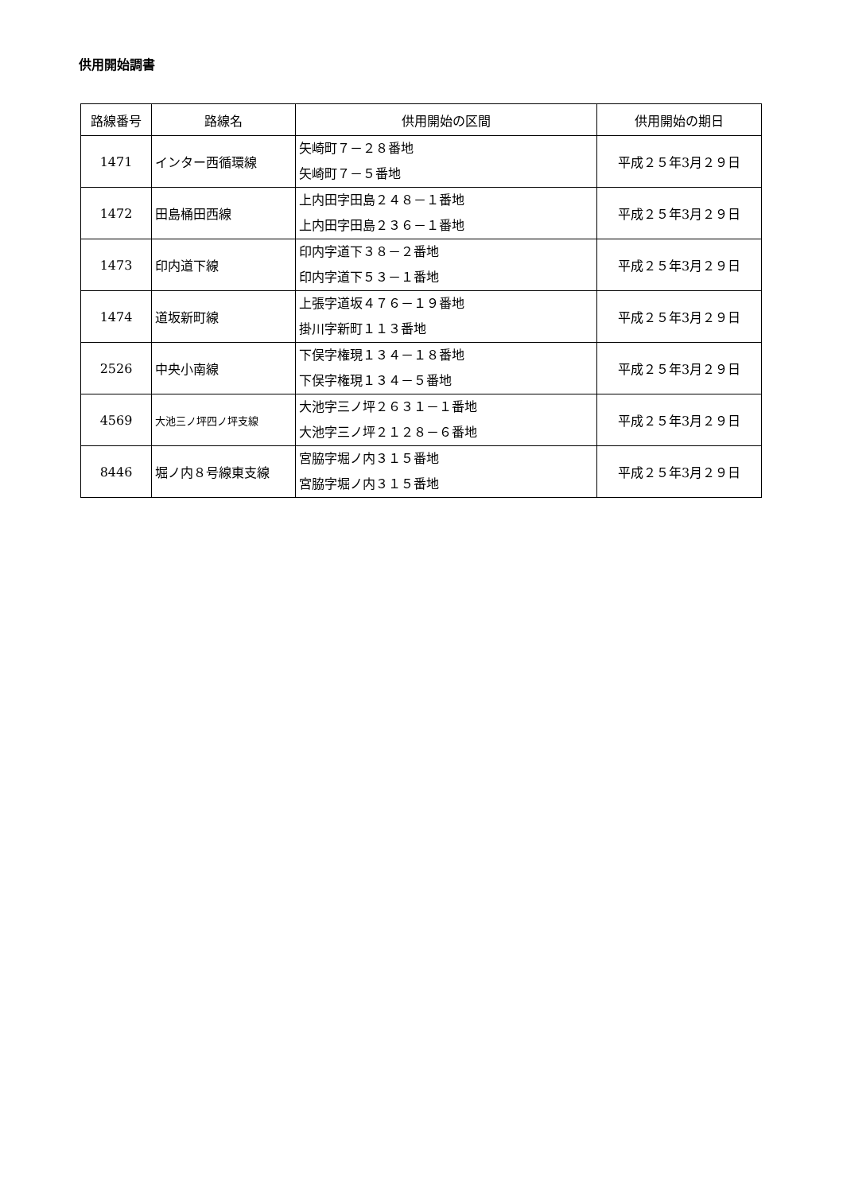供用開始調書
| 路線番号 | 路線名 | 供用開始の区間 | 供用開始の期日 |
| --- | --- | --- | --- |
| 1471 | インター西循環線 | 矢崎町７－２８番地 矢崎町７－５番地 | 平成２５年3月２９日 |
| 1472 | 田島桶田西線 | 上内田字田島２４８－１番地 上内田字田島２３６－１番地 | 平成２５年3月２９日 |
| 1473 | 印内道下線 | 印内字道下３８－２番地 印内字道下５３－１番地 | 平成２５年3月２９日 |
| 1474 | 道坂新町線 | 上張字道坂４７６－１９番地 掛川字新町１１３番地 | 平成２５年3月２９日 |
| 2526 | 中央小南線 | 下俣字権現１３４－１８番地 下俣字権現１３４－５番地 | 平成２５年3月２９日 |
| 4569 | 大池三ノ坪四ノ坪支線 | 大池字三ノ坪２６３１－１番地 大池字三ノ坪２１２８－６番地 | 平成２５年3月２９日 |
| 8446 | 堀ノ内８号線東支線 | 宮脇字堀ノ内３１５番地 宮脇字堀ノ内３１５番地 | 平成２５年3月２９日 |